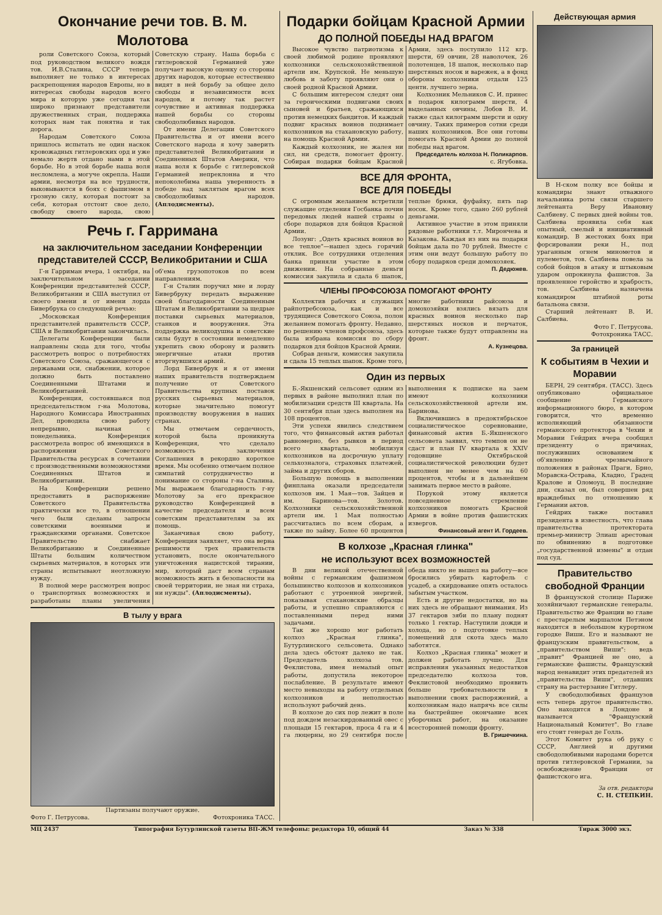Окончание речи тов. В. М. Молотова
роли Советского Союза, который под руководством великого вождя тов. И.В.Сталина, СССР теперь выполняет не только в интересах раскрепощения народов Европы, но в интересах свободы народов всего мира и которую уже сегодня так широко признают представители дружественных стран, поддержка которых нам так понятна и так дорога.
Народам Советского Союза пришлось испытать не один наскок кровожадных гитлеровских орд и уже немало жертв отдано нами в этой борьбе. Но в этой борьбе наша воля несломлена, а могуче окрепла. Наши армии, несмотря на все трудности, выковываются в боях с фашизмом в грозную силу, которая постоит за себя, которая отстоит свое дело, свободу своего народа, свою Советскую страну. Наша борьба с гитлеровской Германией уже получает высокую оценку со стороны других народов, которые естественно видят в ней борьбу за общее дело свободы и независимости всех народов, и потому так растет сочувствие и активная поддержка нашей борьбы со стороны свободолюбивых народов.
От имени Делегации Советского Правительства и от имени всего Советского народа я хочу заверить представителей Великобритании и Соединенных Штатов Америки, что наша воля к борьбе с гитлеровской Германией непреклонна и что непоколебима наша уверенность в победе над заклятым врагом всех свободолюбивых народов. (Аплодисменты).
Речь г. Гарримана
на заключительном заседании Конференции представителей СССР, Великобритании и США
Г-н Гарриман вчера, 1 октября, на заключительном заседании Конференции представителей СССР, Великобритании и США выступил от своего имени и от имени лорда Бивербрука со следующей речью:
„Московская Конференция представителей правительств СССР, США и Великобритании закончилась.
Делегаты Конференции были направлены сюда для того, чтобы рассмотреть вопрос о потребностях Советского Союза, сражающегося с державами оси, снабжении, которое должно быть поставлено Соединенными Штатами и Великобританией.
Конференция, состоявшаяся под председательством г-на Молотова, Народного Комиссара Иностранных Дел, проводила свою работу непрерывно, начиная с понедельника. Конференция рассмотрела вопрос об имеющихся в распоряжении Советского Правительства ресурсах в сочетании с производственными возможностями Соединенных Штатов и Великобритании.
На Конференции решено предоставить в распоряжение Советского Правительства практически все то, в отношении чего были сделаны запросы советскими военными и гражданскими органами. Советское Правительство снабжает Великобританию и Соединенные Штаты большим количеством сырьевых материалов, в которых эти страны испытывают неотложную нужду.
В полной мере рассмотрен вопрос о транспортных возможностях и разработаны планы увеличения об'ема грузопотоков по всем направлениям.
Г-н Сталин поручил мне и лорду Бивербруку передать выражение своей благодарности Соединенным Штатам и Великобритании за щедрые поставки сырьевых материалов, станков и вооружения. Эта поддержка великодушна и советские силы будут в состоянии немедленно укрепить свою оборону и развить энергичные атаки против вторгнувшихся армий.
Лорд Бивербрук и я от имени наших правительств подтверждаем получение от Советского Правительства крупных поставок русских сырьевых материалов, которые значительно помогут производству вооружения в наших странах.
Мы отмечаем сердечность, которой была проникнута Конференция, что сделало возможность заключения Соглашения в рекордно короткое время. Мы особенно отмечаем полное симпатий сотрудничество и понимание со стороны г-на Сталина. Мы выражаем благодарность г-ну Молотову за его прекрасное руководство Конференцией в качестве председателя и всем советским представителям за их помощь.
Заканчивая свою работу, Конференция заявляет, что она верна решимости трех правительств установить, после окончательного уничтожения нацистской тирании, мир, который даст всем странам возможность жить в безопасности на своей территории, не зная ни страха, ни нужды". (Аплодисменты).
В тылу у врага
Партизаны получают оружие.
Фото Г. Петрусова. Фотохроника ТАСС.
Подарки бойцам Красной Армии
ДО ПОЛНОЙ ПОБЕДЫ НАД ВРАГОМ
Высокое чувство патриотизма к своей любимой родине проявляют колхозники сельскохозяйственной артели им. Крупской. Не меньшую любовь и заботу проявляют они о своей родной Красной Армии.
С большим интересом следят они за героическими подвигами своих сыновей и братьев, сражающихся против немецких бандитов. И каждый подвиг красных воинов поднимает колхозников на стахановскую работу, на помощь Красной Армии.
Каждый колхозник, не жалея ни сил, ни средств, помогает фронту. Собирая подарки бойцам Красной Армии, здесь поступило 112 кгр. шерсти, 69 овчин, 28 наволочек, 26 полотенцев, 18 шапок, несколько пар шерстяных носок и варежек, а в фонд обороны колхозники отдали 125 центн. лучшего зерна.
Колхозник Мельников С. И. принес в подарок килограмм шерсти, 4 выделанных овчины, Лобов В. И. также сдал килограмм шерсти и одну овчину. Таких примеров сотни среди наших колхозников. Все они готовы помогать Красной Армии до полной победы над врагом.
Председатель колхоза Н. Поликарпов.
с. Ягубовка.
ВСЕ ДЛЯ ФРОНТА,
ВСЕ ДЛЯ ПОБЕДЫ
С огромным желанием встретили служащие отделения Госбанка почин передовых людей нашей страны о сборе подарков для бойцов Красной Армии.
Лозунг: „Одеть красных воинов во все теплое"—нашел здесь горячий отклик. Все сотрудники отделения банка приняли участие в этом движении. На собранные деньги комиссия закупила и сдала 6 шапок, теплые брюки, фуфайку, пять пар носок. Кроме того, сдано 260 рублей деньгами.
Активное участие в этом приняли рядовые работники т.т. Мирончева и Казакова. Каждая из них на подарки бойцам дала по 70 рублей. Вместе с этим они ведут большую работу по сбору подарков среди домохозяек.
П. Дедюжев.
ЧЛЕНЫ ПРОФСОЮЗА ПОМОГАЮТ ФРОНТУ
Коллектив рабочих и служащих райпотребсоюза, как и все трудящиеся Советского Союза, полон желанием помогать фронту. Недавно, по решению членов профсоюза, здесь была избрана комиссия по сбору подарков для бойцов Красной Армии.
Собрав деньги, комиссия закупила и сдала 15 теплых шапок. Кроме того, многие работники райсоюза и домохозяйки взялись вязать для красных воинов несколько пар шерстяных носков и перчаток, которые также будут отправлены на фронт.
А. Кузнецова.
Один из первых
Б.-Якшенский сельсовет одним из первых в районе выполнил план по мобилизации средств III квартала. На 30 сентября план здесь выполнен на 108 процентов.
Эти успехи явились следствием того, что финансовый актив работал равномерно, без рывков в период всего квартала, мобилизуя колхозников на досрочную уплату сельхозналога, страховых платежей, займа и других сборов.
Большую помощь в выполнении финплана оказали председатели колхозов им. 1 Мая—тов. Зайцев и им. Баринова—тов. Золотов. Колхозники сельскохозяйственной артели им. 1 Мая полностью рассчитались по всем сборам, а также по займу. Более 60 процентов выполнения к подписке на заем имеют колхозники сельскохозяйственной артели им. Баринова.
Включившись в предоктябрьское социалистическое соревнование, финансовый актив Б.-Якшенского сельсовета заявил, что темпов он не сдаст и план IV квартала к XXIV годовщине Октябрьской социалистической революции будет выполнен не менее чем на 60 процентов, чтобы и в дальнейшем занимать первое место в районе.
Порукой этому является повседневное стремление колхозников помогать Красной Армии в войне против фашистских извергов.
Финансовый агент И. Гордеев.
В колхозе „Красная глинка"
не используют всех возможностей
В дни великой отечественной войны с германским фашизмом большинство колхозов и колхозников работают с утроенной энергией, показывая стахановские образцы работы, и успешно справляются с поставленными перед ними задачами.
Так же хорошо мог работать колхоз „Красная глинка", Бутурлинского сельсовета. Однако дела здесь обстоят далеко не так. Председатель колхоза тов. Феклистова, имея немалый опыт работы, допустила некоторое послабление. В результате имеют место невыходы на работу отдельных колхозников и неполностью используют рабочий день.
В колхозе до сих пор лежит в поле под дождем незаскирдованный овес с площади 15 гектаров, проса 4 га и 4 га люцерны, но 29 сентября после обеда никто не вышел на работу—все бросились убирать картофель с усадеб, а скирдование опять осталось забытым участком.
Есть и другие недостатки, но на них здесь не обращают внимания. Из 37 гектаров зяби по плану поднят только 1 гектар. Наступили дожди и холода, но о подготовке теплых помещений для скота здесь мало заботятся.
Колхоз „Красная глинка" может и должен работать лучше. Для исправления указанных недостатков председателю колхоза тов. Феклистовой необходимо проявить больше требовательности в выполнении своих распоряжений, а колхозникам надо напрячь все силы на быстрейшее окончание всех уборочных работ, на оказание всесторонней помощи фронту.
В. Гришечкина.
Действующая армия
В Н-ском полку все бойцы и командиры знают отважного начальника роты связи старшего лейтенанта Веру Ивановну Салбиеву. С первых дней войны тов. Салбиева проявила себя как опытный, смелый и инициативный командир. В жестоких боях при форсировании реки Н., под ураганным огнем минометов и пулеметов, тов. Салбиева повела за собой бойцов в атаку и штыковым ударом опрокинула фашистов. За проявленное геройство и храбрость, тов. Салбиева назначена командиром штабной роты батальона связи.
Старший лейтенант В. И. Салбиева.
Фото Г. Петрусова.
Фотохроника ТАСС.
За границей
К событиям в Чехии и Моравии
БЕРН, 29 сентября. (ТАСС). Здесь опубликовано официальное сообщение Германского информационного бюро, в котором говорится, что временно исполняющий обязанности германского протектора в Чехии и Моравии Гейдрих вчера сообщил президенту о причинах, послуживших основанием к об'явлению чрезвычайного положения в районах Праги, Брно, Моравска-Острава, Кладно, Градец Кралове и Оломоуц. В последние дни, сказал он, был совершен ряд враждебных по отношению к Германии актов.
Гейдрих также поставил президента в известность, что глава правительства протектората премьер-министр Элиаш арестован по обвинению в подготовке „государственной измены" и отдан под суд.
Правительство свободной Франции
В французской столице Париже хозяйничают германские генералы. Правительство же Франции во главе с престарелым маршалом Петэном находится в небольшом курортном городке Виши. Его и называют не французским правительством, а „правительством Виши": ведь „правит" Францией не оно, а германские фашисты. Французский народ ненавидит этих предателей из „правительства Виши", отдавших страну на растерзание Гитлеру.
У свободолюбивых французов есть теперь другое правительство. Оно находится в Лондоне и называется "Французский Национальный Комитет". Во главе его стоит генерал де Голль.
Этот Комитет рука об руку с СССР, Англией и другими свободолюбивыми народами борется против гитлеровской Германии, за освобождение Франции от фашистского ига.
За отв. редактора
С. Н. СТЕПКИН.
МЦ 2437 Типография Бутурлинской газеты ВП-ЖМ телефоны: редактора 10, общий 44 Заказ № 338 Тираж 3000 экз.